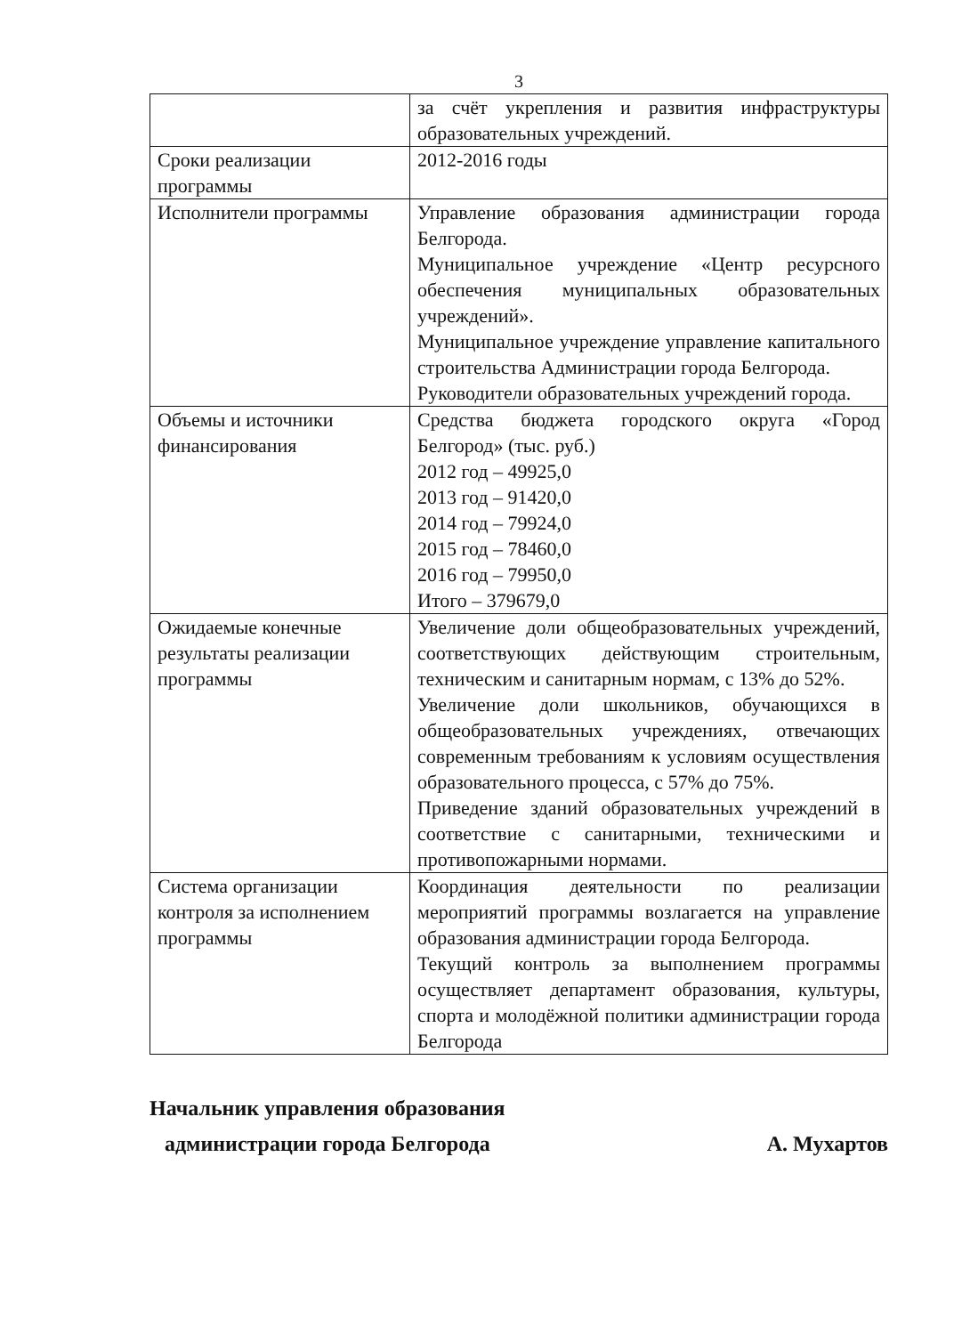3
| | за счёт укрепления и развития инфраструктуры образовательных учреждений. |
| Сроки реализации программы | 2012-2016 годы |
| Исполнители программы | Управление образования администрации города Белгорода. Муниципальное учреждение «Центр ресурсного обеспечения муниципальных образовательных учреждений». Муниципальное учреждение управление капитального строительства Администрации города Белгорода. Руководители образовательных учреждений города. |
| Объемы и источники финансирования | Средства бюджета городского округа «Город Белгород» (тыс. руб.) 2012 год – 49925,0 2013 год – 91420,0 2014 год – 79924,0 2015 год – 78460,0 2016 год – 79950,0 Итого – 379679,0 |
| Ожидаемые конечные результаты реализации программы | Увеличение доли общеобразовательных учреждений, соответствующих действующим строительным, техническим и санитарным нормам, с 13% до 52%. Увеличение доли школьников, обучающихся в общеобразовательных учреждениях, отвечающих современным требованиям к условиям осуществления образовательного процесса, с 57% до 75%. Приведение зданий образовательных учреждений в соответствие с санитарными, техническими и противопожарными нормами. |
| Система организации контроля за исполнением программы | Координация деятельности по реализации мероприятий программы возлагается на управление образования администрации города Белгорода. Текущий контроль за выполнением программы осуществляет департамент образования, культуры, спорта и молодёжной политики администрации города Белгорода |
Начальник управления образования
администрации города Белгорода
А. Мухартов